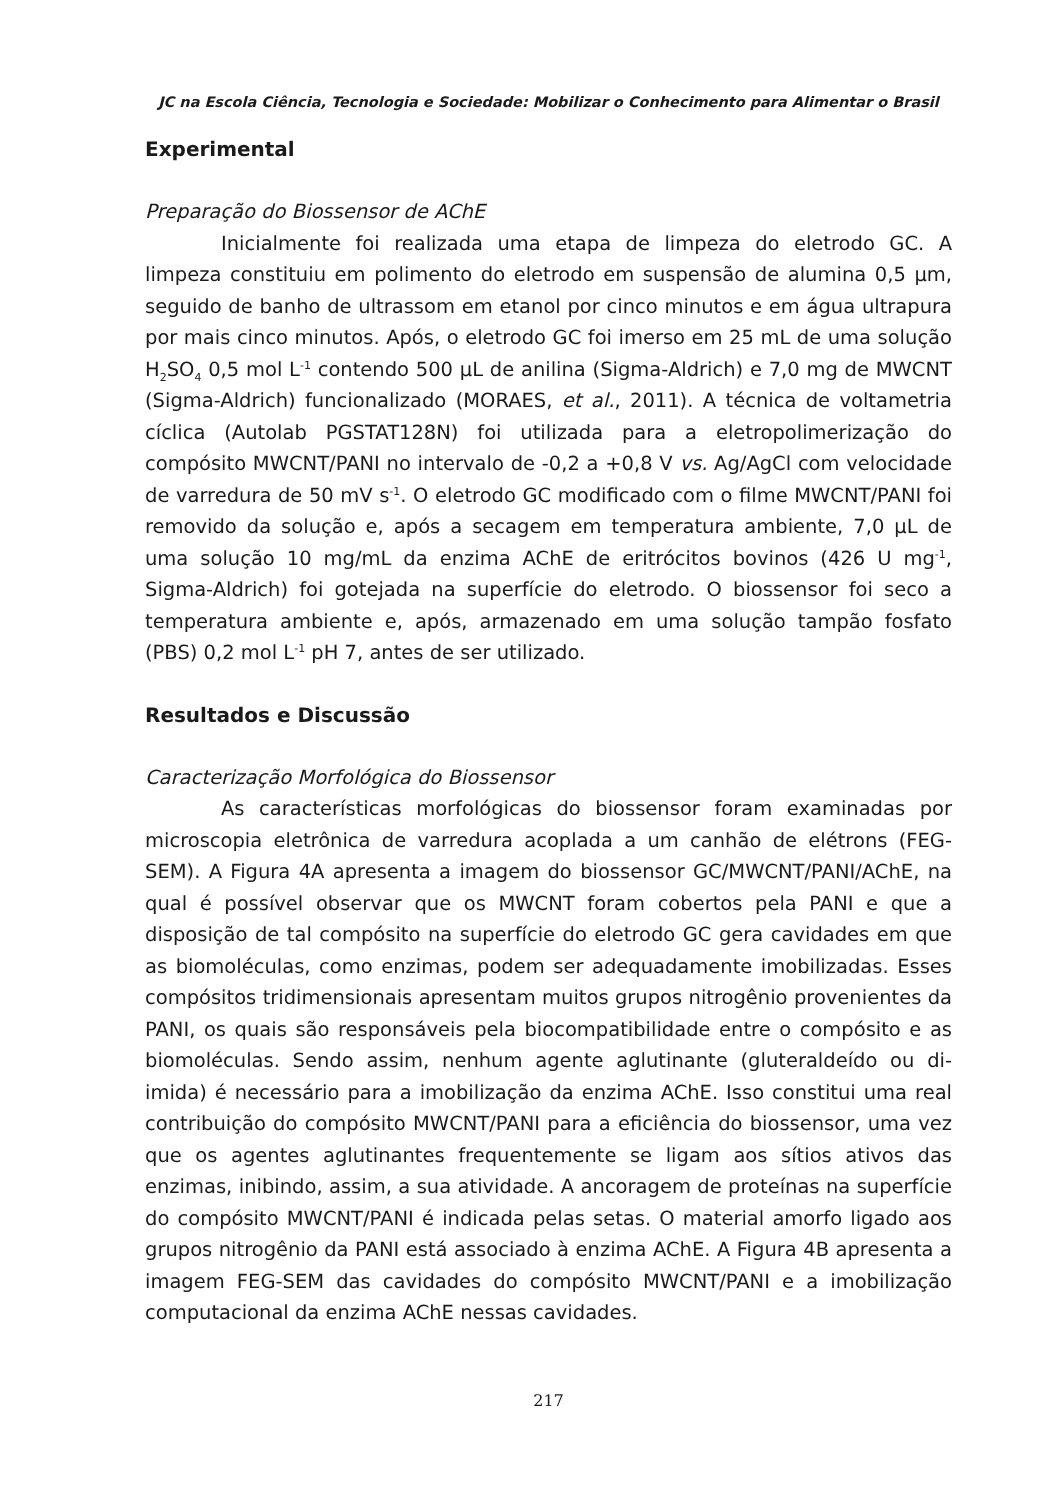JC na Escola Ciência, Tecnologia e Sociedade: Mobilizar o Conhecimento para Alimentar o Brasil
Experimental
Preparação do Biossensor de AChE
Inicialmente foi realizada uma etapa de limpeza do eletrodo GC. A limpeza constituiu em polimento do eletrodo em suspensão de alumina 0,5 µm, seguido de banho de ultrassom em etanol por cinco minutos e em água ultrapura por mais cinco minutos. Após, o eletrodo GC foi imerso em 25 mL de uma solução H<sub>2</sub>SO<sub>4</sub> 0,5 mol L<sup>-1</sup> contendo 500 µL de anilina (Sigma-Aldrich) e 7,0 mg de MWCNT (Sigma-Aldrich) funcionalizado (MORAES, et al., 2011). A técnica de voltametria cíclica (Autolab PGSTAT128N) foi utilizada para a eletropolimerização do compósito MWCNT/PANI no intervalo de -0,2 a +0,8 V vs. Ag/AgCl com velocidade de varredura de 50 mV s<sup>-1</sup>. O eletrodo GC modificado com o filme MWCNT/PANI foi removido da solução e, após a secagem em temperatura ambiente, 7,0 µL de uma solução 10 mg/mL da enzima AChE de eritrócitos bovinos (426 U mg<sup>-1</sup>, Sigma-Aldrich) foi gotejada na superfície do eletrodo. O biossensor foi seco a temperatura ambiente e, após, armazenado em uma solução tampão fosfato (PBS) 0,2 mol L<sup>-1</sup> pH 7, antes de ser utilizado.
Resultados e Discussão
Caracterização Morfológica do Biossensor
As características morfológicas do biossensor foram examinadas por microscopia eletrônica de varredura acoplada a um canhão de elétrons (FEG-SEM). A Figura 4A apresenta a imagem do biossensor GC/MWCNT/PANI/AChE, na qual é possível observar que os MWCNT foram cobertos pela PANI e que a disposição de tal compósito na superfície do eletrodo GC gera cavidades em que as biomoléculas, como enzimas, podem ser adequadamente imobilizadas. Esses compósitos tridimensionais apresentam muitos grupos nitrogênio provenientes da PANI, os quais são responsáveis pela biocompatibilidade entre o compósito e as biomoléculas. Sendo assim, nenhum agente aglutinante (gluteraldeído ou di-imida) é necessário para a imobilização da enzima AChE. Isso constitui uma real contribuição do compósito MWCNT/PANI para a eficiência do biossensor, uma vez que os agentes aglutinantes frequentemente se ligam aos sítios ativos das enzimas, inibindo, assim, a sua atividade. A ancoragem de proteínas na superfície do compósito MWCNT/PANI é indicada pelas setas. O material amorfo ligado aos grupos nitrogênio da PANI está associado à enzima AChE. A Figura 4B apresenta a imagem FEG-SEM das cavidades do compósito MWCNT/PANI e a imobilização computacional da enzima AChE nessas cavidades.
217